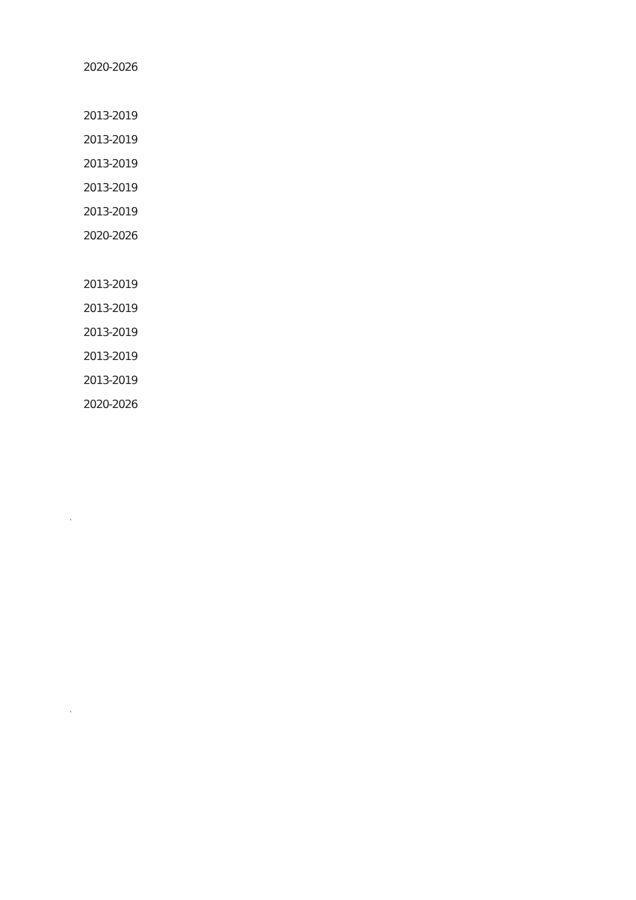2020-2026
2013-2019
2013-2019
2013-2019
2013-2019
2013-2019
2020-2026
2013-2019
2013-2019
2013-2019
2013-2019
2013-2019
2020-2026
.
.